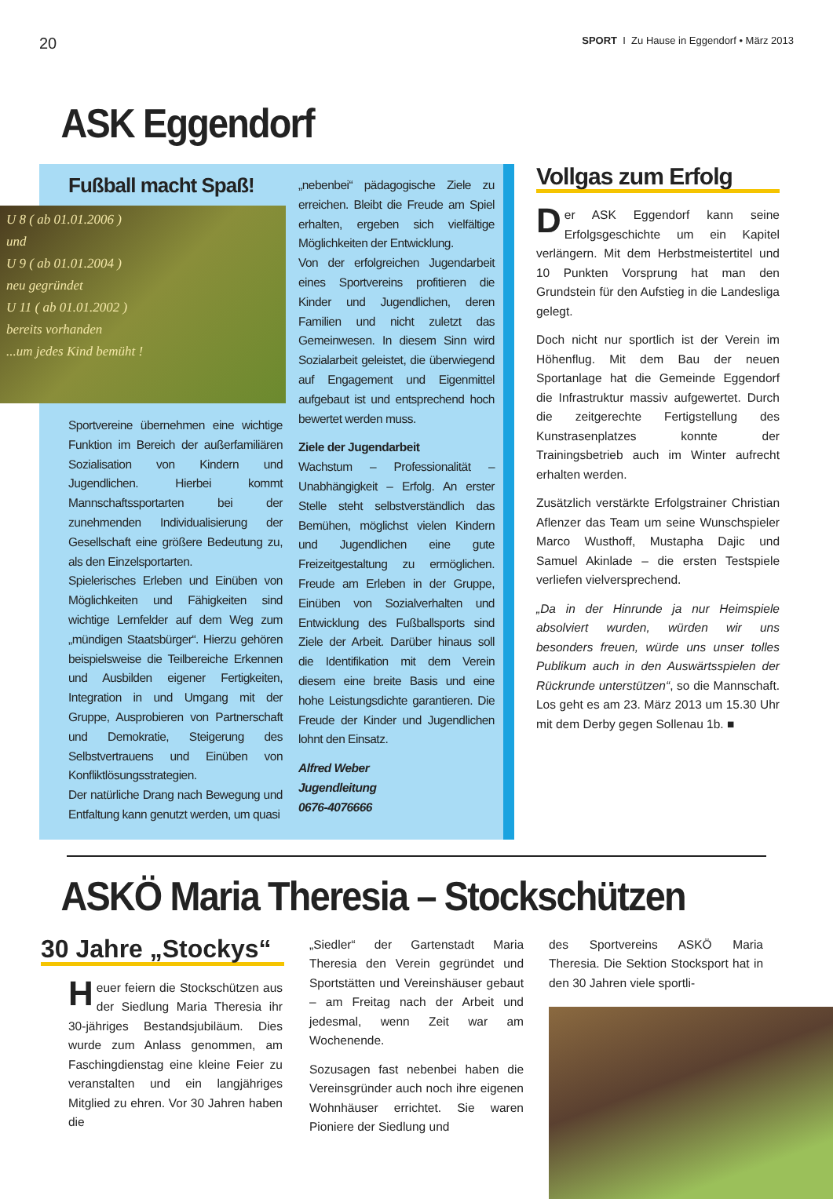20 SPORT I Zu Hause in Eggendorf • März 2013
ASK Eggendorf
Fußball macht Spaß!
U 8 ( ab 01.01.2006 )
und
U 9 ( ab 01.01.2004 )
neu gegründet
U 11 ( ab 01.01.2002 )
bereits vorhanden
...um jedes Kind bemüht !
Sportvereine übernehmen eine wichtige Funktion im Bereich der außerfamiliären Sozialisation von Kindern und Jugendlichen. Hierbei kommt Mannschaftssportarten bei der zunehmenden Individualisierung der Gesellschaft eine größere Bedeutung zu, als den Einzelsportarten.
Spielerisches Erleben und Einüben von Möglichkeiten und Fähigkeiten sind wichtige Lernfelder auf dem Weg zum „mündigen Staatsbürger“. Hierzu gehören beispielsweise die Teilbereiche Erkennen und Ausbilden eigener Fertigkeiten, Integration in und Umgang mit der Gruppe, Ausprobieren von Partnerschaft und Demokratie, Steigerung des Selbstvertrauens und Einüben von Konfliktlösungsstrategien.
Der natürliche Drang nach Bewegung und Entfaltung kann genutzt werden, um quasi
„nebenbei“ pädagogische Ziele zu erreichen. Bleibt die Freude am Spiel erhalten, ergeben sich vielfältige Möglichkeiten der Entwicklung.
Von der erfolgreichen Jugendarbeit eines Sportvereins profitieren die Kinder und Jugendlichen, deren Familien und nicht zuletzt das Gemeinwesen. In diesem Sinn wird Sozialarbeit geleistet, die überwiegend auf Engagement und Eigenmittel aufgebaut ist und entsprechend hoch bewertet werden muss.
Ziele der Jugendarbeit
Wachstum – Professionalität – Unabhängigkeit – Erfolg. An erster Stelle steht selbstverständlich das Bemühen, möglichst vielen Kindern und Jugendlichen eine gute Freizeitgestaltung zu ermöglichen. Freude am Erleben in der Gruppe, Einüben von Sozialverhalten und Entwicklung des Fußballsports sind Ziele der Arbeit. Darüber hinaus soll die Identifikation mit dem Verein diesem eine breite Basis und eine hohe Leistungsdichte garantieren. Die Freude der Kinder und Jugendlichen lohnt den Einsatz.
Alfred Weber
Jugendleitung
0676-4076666
Vollgas zum Erfolg
Der ASK Eggendorf kann seine Erfolgsgeschichte um ein Kapitel verlängern. Mit dem Herbstmeistertitel und 10 Punkten Vorsprung hat man den Grundstein für den Aufstieg in die Landesliga gelegt.
Doch nicht nur sportlich ist der Verein im Höhenflug. Mit dem Bau der neuen Sportanlage hat die Gemeinde Eggendorf die Infrastruktur massiv aufgewertet. Durch die zeitgerechte Fertigstellung des Kunstrasenplatzes konnte der Trainingsbetrieb auch im Winter aufrecht erhalten werden.
Zusätzlich verstärkte Erfolgstrainer Christian Aflenzer das Team um seine Wunschspieler Marco Wusthoff, Mustapha Dajic und Samuel Akinlade – die ersten Testspiele verliefen vielversprechend.
„Da in der Hinrunde ja nur Heimspiele absolviert wurden, würden wir uns besonders freuen, würde uns unser tolles Publikum auch in den Auswärtsspielen der Rückrunde unterstützen“, so die Mannschaft. Los geht es am 23. März 2013 um 15.30 Uhr mit dem Derby gegen Sollenau 1b. ■
ASKÖ Maria Theresia – Stockschützen
30 Jahre „Stockys“
Heuer feiern die Stockschützen aus der Siedlung Maria Theresia ihr 30-jähriges Bestandsjubiläum. Dies wurde zum Anlass genommen, am Faschingdienstag eine kleine Feier zu veranstalten und ein langjähriges Mitglied zu ehren. Vor 30 Jahren haben die
„Siedler“ der Gartenstadt Maria Theresia den Verein gegründet und Sportstätten und Vereinshäuser gebaut – am Freitag nach der Arbeit und jedesmal, wenn Zeit war am Wochenende.
Sozusagen fast nebenbei haben die Vereinsgründer auch noch ihre eigenen Wohnhäuser errichtet. Sie waren Pioniere der Siedlung und
des Sportvereins ASKÖ Maria Theresia. Die Sektion Stocksport hat in den 30 Jahren viele sportli-